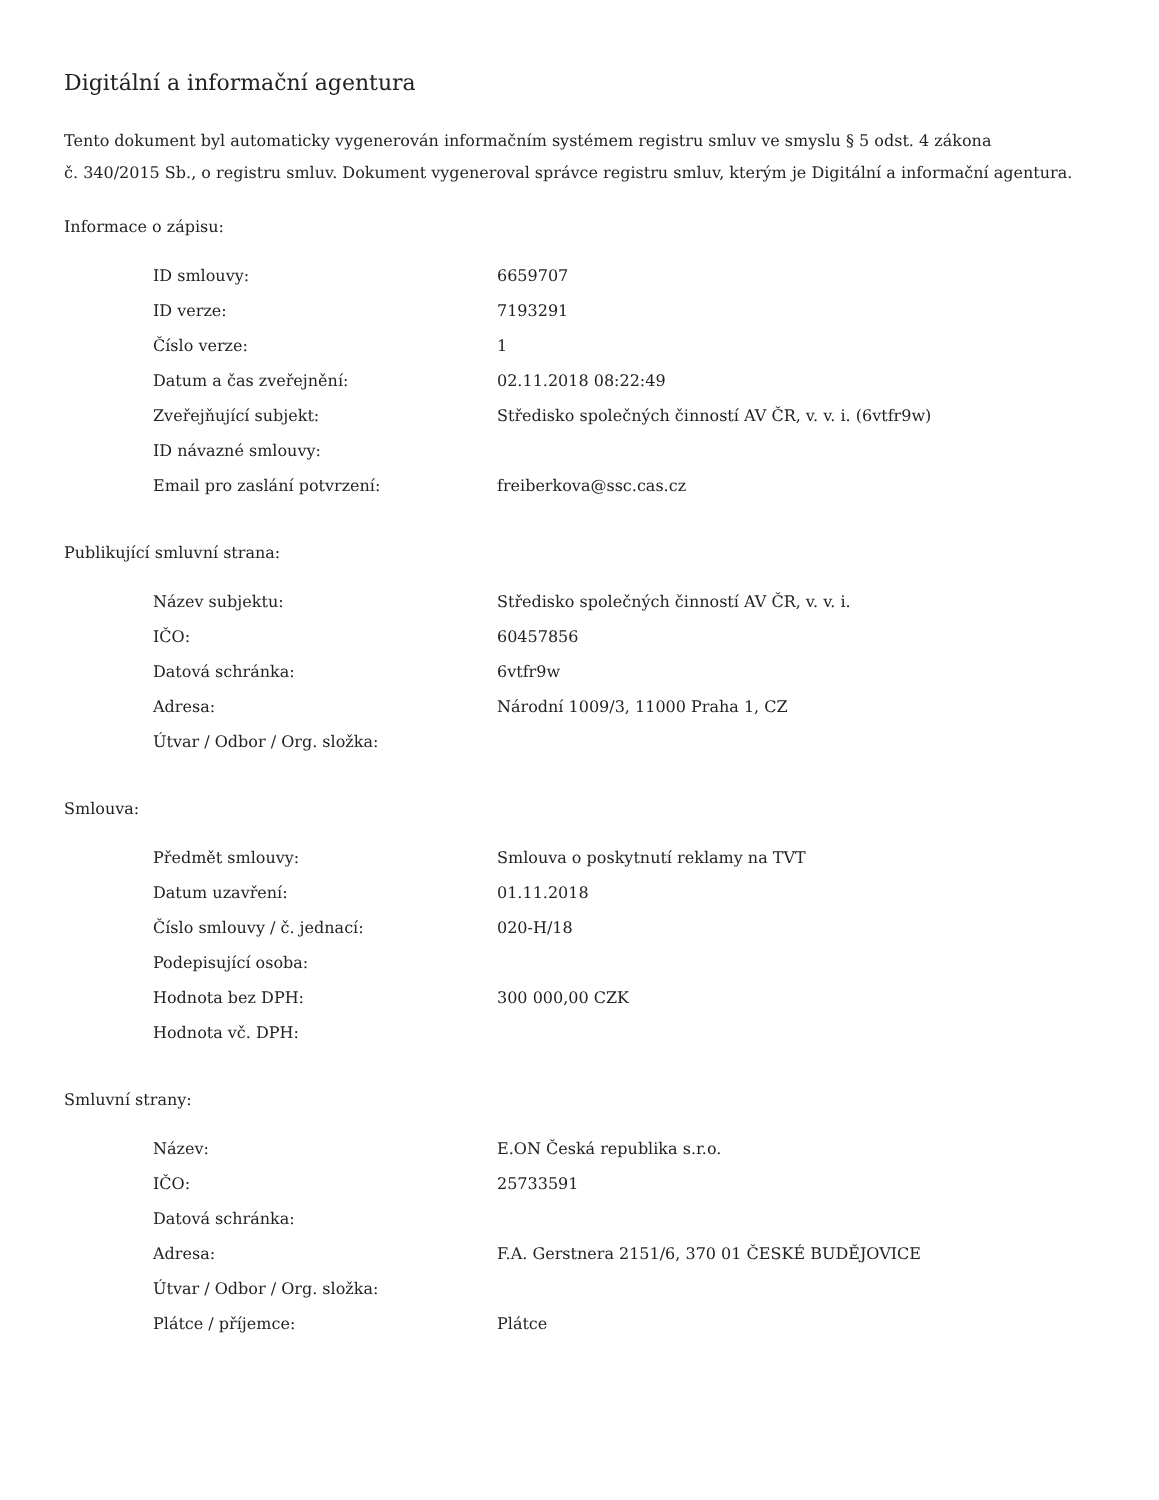Digitální a informační agentura
Tento dokument byl automaticky vygenerován informačním systémem registru smluv ve smyslu § 5 odst. 4 zákona
č. 340/2015 Sb., o registru smluv. Dokument vygeneroval správce registru smluv, kterým je Digitální a informační agentura.
Informace o zápisu:
| ID smlouvy: | 6659707 |
| ID verze: | 7193291 |
| Číslo verze: | 1 |
| Datum a čas zveřejnění: | 02.11.2018 08:22:49 |
| Zveřejňující subjekt: | Středisko společných činností AV ČR, v. v. i. (6vtfr9w) |
| ID návazné smlouvy: | |
| Email pro zaslání potvrzení: | freiberkova@ssc.cas.cz |
Publikující smluvní strana:
| Název subjektu: | Středisko společných činností AV ČR, v. v. i. |
| IČO: | 60457856 |
| Datová schránka: | 6vtfr9w |
| Adresa: | Národní 1009/3, 11000 Praha 1, CZ |
| Útvar / Odbor / Org. složka: | |
Smlouva:
| Předmět smlouvy: | Smlouva o poskytnutí reklamy na TVT |
| Datum uzavření: | 01.11.2018 |
| Číslo smlouvy / č. jednací: | 020-H/18 |
| Podepisující osoba: | |
| Hodnota bez DPH: | 300 000,00 CZK |
| Hodnota vč. DPH: | |
Smluvní strany:
| Název: | E.ON Česká republika s.r.o. |
| IČO: | 25733591 |
| Datová schránka: | |
| Adresa: | F.A. Gerstnera 2151/6, 370 01 ČESKÉ BUDĚJOVICE |
| Útvar / Odbor / Org. složka: | |
| Plátce / příjemce: | Plátce |